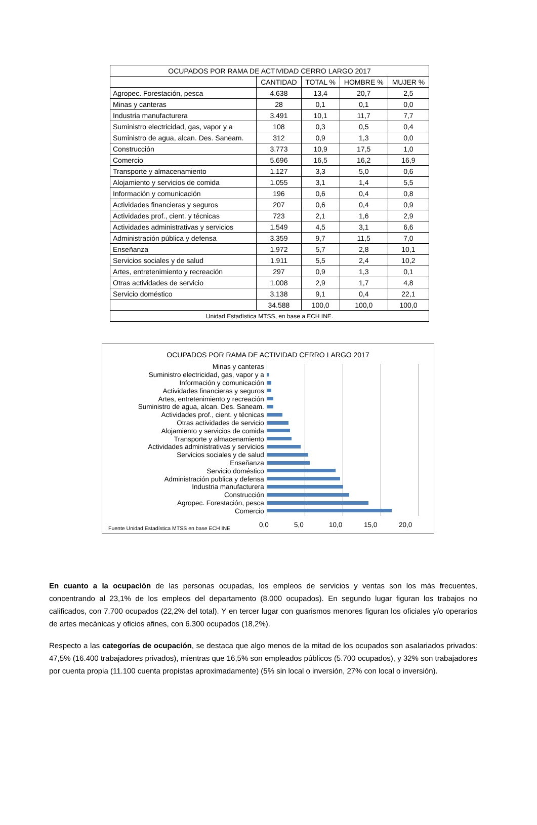| OCUPADOS POR RAMA DE ACTIVIDAD CERRO LARGO 2017 | | | | |
| | CANTIDAD | TOTAL % | HOMBRE % | MUJER % |
| Agropec. Forestación, pesca | 4.638 | 13,4 | 20,7 | 2,5 |
| Minas y canteras | 28 | 0,1 | 0,1 | 0,0 |
| Industria manufacturera | 3.491 | 10,1 | 11,7 | 7,7 |
| Suministro electricidad, gas, vapor y a | 108 | 0,3 | 0,5 | 0,4 |
| Suministro de agua, alcan. Des. Saneam. | 312 | 0,9 | 1,3 | 0,0 |
| Construcción | 3.773 | 10,9 | 17,5 | 1,0 |
| Comercio | 5.696 | 16,5 | 16,2 | 16,9 |
| Transporte y almacenamiento | 1.127 | 3,3 | 5,0 | 0,6 |
| Alojamiento y servicios de comida | 1.055 | 3,1 | 1,4 | 5,5 |
| Información y comunicación | 196 | 0,6 | 0,4 | 0,8 |
| Actividades financieras y seguros | 207 | 0,6 | 0,4 | 0,9 |
| Actividades prof., cient. y técnicas | 723 | 2,1 | 1,6 | 2,9 |
| Actividades administrativas y servicios | 1.549 | 4,5 | 3,1 | 6,6 |
| Administración pública y defensa | 3.359 | 9,7 | 11,5 | 7,0 |
| Enseñanza | 1.972 | 5,7 | 2,8 | 10,1 |
| Servicios sociales y de salud | 1.911 | 5,5 | 2,4 | 10,2 |
| Artes, entretenimiento y recreación | 297 | 0,9 | 1,3 | 0,1 |
| Otras actividades de servicio | 1.008 | 2,9 | 1,7 | 4,8 |
| Servicio doméstico | 3.138 | 9,1 | 0,4 | 22,1 |
| | 34.588 | 100,0 | 100,0 | 100,0 |
| Unidad Estadística MTSS, en base a ECH INE. | | | | |
OCUPADOS POR RAMA DE ACTIVIDAD CERRO LARGO 2017
Minas y canteras
Suministro electricidad, gas, vapor y a
Información y comunicación
Actividades financieras y seguros
Artes, entretenimiento y recreación
Suministro de agua, alcan. Des. Saneam.
Actividades prof., cient. y técnicas
Otras actividades de servicio
Alojamiento y servicios de comida
Transporte y almacenamiento
Actividades administrativas y servicios
Servicios sociales y de salud
Enseñanza
Servicio doméstico
Administración publica y defensa
Industria manufacturera
Construcción
Agropec. Forestación, pesca
Comercio
0,0 5,0 10,0 15,0 20,0
Fuente Unidad Estadística MTSS en base ECH INE
En cuanto a la ocupación de las personas ocupadas, los empleos de servicios y ventas son los más frecuentes, concentrando al 23,1% de los empleos del departamento (8.000 ocupados). En segundo lugar figuran los trabajos no calificados, con 7.700 ocupados (22,2% del total). Y en tercer lugar con guarismos menores figuran los oficiales y/o operarios de artes mecánicas y oficios afines, con 6.300 ocupados (18,2%).
Respecto a las categorías de ocupación, se destaca que algo menos de la mitad de los ocupados son asalariados privados: 47,5% (16.400 trabajadores privados), mientras que 16,5% son empleados públicos (5.700 ocupados), y 32% son trabajadores por cuenta propia (11.100 cuenta propistas aproximadamente) (5% sin local o inversión, 27% con local o inversión).